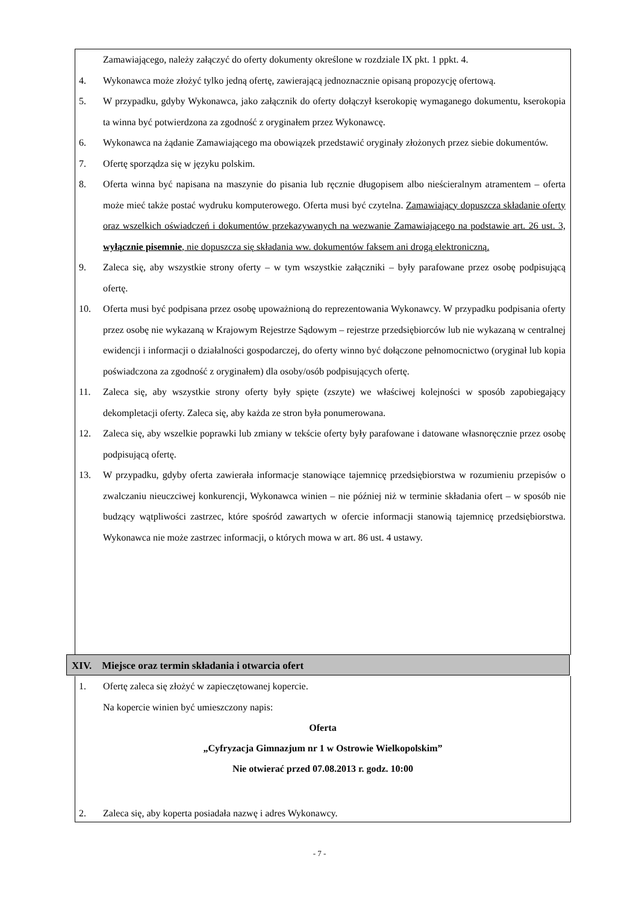Zamawiającego, należy załączyć do oferty dokumenty określone w rozdziale IX pkt. 1 ppkt. 4.
4. Wykonawca może złożyć tylko jedną ofertę, zawierającą jednoznacznie opisaną propozycję ofertową.
5. W przypadku, gdyby Wykonawca, jako załącznik do oferty dołączył kserokopię wymaganego dokumentu, kserokopia ta winna być potwierdzona za zgodność z oryginałem przez Wykonawcę.
6. Wykonawca na żądanie Zamawiającego ma obowiązek przedstawić oryginały złożonych przez siebie dokumentów.
7. Ofertę sporządza się w języku polskim.
8. Oferta winna być napisana na maszynie do pisania lub ręcznie długopisem albo nieścieralnym atramentem – oferta może mieć także postać wydruku komputerowego. Oferta musi być czytelna. Zamawiający dopuszcza składanie oferty oraz wszelkich oświadczeń i dokumentów przekazywanych na wezwanie Zamawiającego na podstawie art. 26 ust. 3, wyłącznie pisemnie, nie dopuszcza się składania ww. dokumentów faksem ani drogą elektroniczną.
9. Zaleca się, aby wszystkie strony oferty – w tym wszystkie załączniki – były parafowane przez osobę podpisującą ofertę.
10. Oferta musi być podpisana przez osobę upoważnioną do reprezentowania Wykonawcy. W przypadku podpisania oferty przez osobę nie wykazaną w Krajowym Rejestrze Sądowym – rejestrze przedsiębiorców lub nie wykazaną w centralnej ewidencji i informacji o działalności gospodarczej, do oferty winno być dołączone pełnomocnictwo (oryginał lub kopia poświadczona za zgodność z oryginałem) dla osoby/osób podpisujących ofertę.
11. Zaleca się, aby wszystkie strony oferty były spięte (zszyte) we właściwej kolejności w sposób zapobiegający dekompletacji oferty. Zaleca się, aby każda ze stron była ponumerowana.
12. Zaleca się, aby wszelkie poprawki lub zmiany w tekście oferty były parafowane i datowane własnoręcznie przez osobę podpisującą ofertę.
13. W przypadku, gdyby oferta zawierała informacje stanowiące tajemnicę przedsiębiorstwa w rozumieniu przepisów o zwalczaniu nieuczciwej konkurencji, Wykonawca winien – nie później niż w terminie składania ofert – w sposób nie budzący wątpliwości zastrzec, które spośród zawartych w ofercie informacji stanowią tajemnicę przedsiębiorstwa. Wykonawca nie może zastrzec informacji, o których mowa w art. 86 ust. 4 ustawy.
XIV. Miejsce oraz termin składania i otwarcia ofert
1. Ofertę zaleca się złożyć w zapieczętowanej kopercie.
Na kopercie winien być umieszczony napis:
Oferta
„Cyfryzacja Gimnazjum nr 1 w Ostrowie Wielkopolskim”
Nie otwierać przed 07.08.2013 r. godz. 10:00
2. Zaleca się, aby koperta posiadała nazwę i adres Wykonawcy.
- 7 -